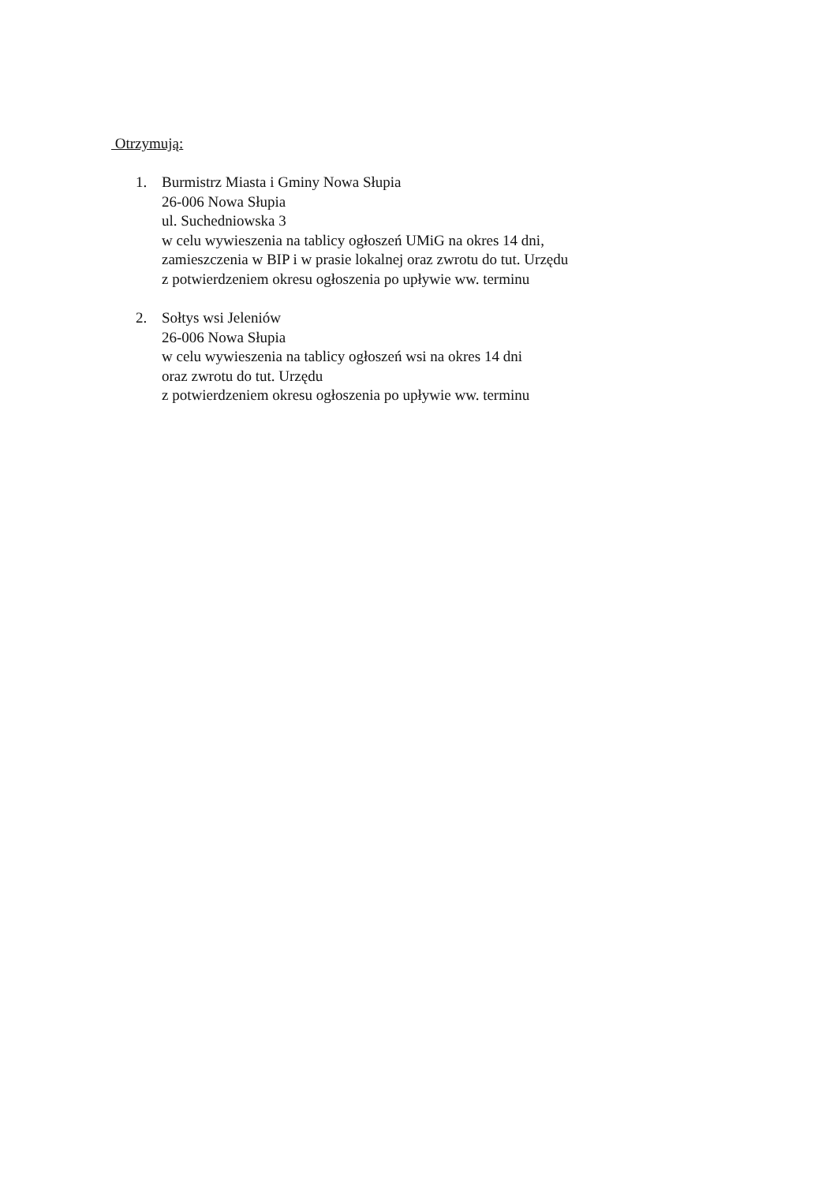Otrzymują:
1. Burmistrz Miasta i Gminy Nowa Słupia
26-006 Nowa Słupia
ul. Suchedniowska 3
w celu wywieszenia na tablicy ogłoszeń UMiG na okres 14 dni,
zamieszczenia w BIP i w prasie lokalnej oraz zwrotu do tut. Urzędu
z potwierdzeniem okresu ogłoszenia po upływie ww. terminu
2. Sołtys wsi Jeleniów
26-006 Nowa Słupia
w celu wywieszenia na tablicy ogłoszeń wsi na okres 14 dni
oraz zwrotu do tut. Urzędu
z potwierdzeniem okresu ogłoszenia po upływie ww. terminu